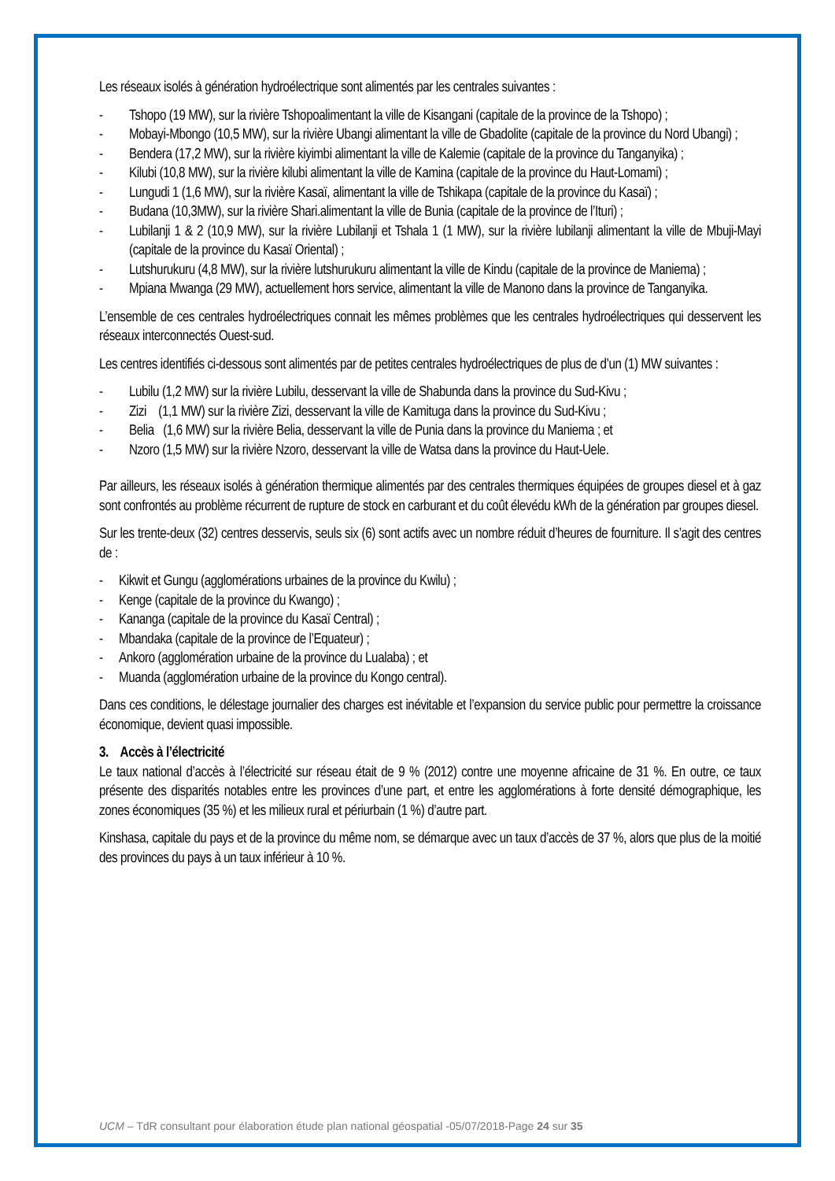Les réseaux isolés à génération hydroélectrique sont alimentés par les centrales suivantes :
- Tshopo (19 MW), sur la rivière Tshopoalimentant la ville de Kisangani (capitale de la province de la Tshopo) ;
- Mobayi-Mbongo (10,5 MW), sur la rivière Ubangi alimentant la ville de Gbadolite (capitale de la province du Nord Ubangi) ;
- Bendera (17,2 MW), sur la rivière kiyimbi alimentant la ville de Kalemie (capitale de la province du Tanganyika) ;
- Kilubi (10,8 MW), sur la rivière kilubi alimentant la ville de Kamina (capitale de la province du Haut-Lomami) ;
- Lungudi 1 (1,6 MW), sur la rivière Kasaï, alimentant la ville de Tshikapa (capitale de la province du Kasaï) ;
- Budana (10,3MW), sur la rivière Shari.alimentant la ville de Bunia (capitale de la province de l’Ituri) ;
- Lubilanji 1 & 2 (10,9 MW), sur la rivière Lubilanji et Tshala 1 (1 MW), sur la rivière lubilanji alimentant la ville de Mbuji-Mayi (capitale de la province du Kasaï Oriental) ;
- Lutshurukuru (4,8 MW), sur la rivière lutshurukuru alimentant la ville de Kindu (capitale de la province de Maniema) ;
- Mpiana Mwanga (29 MW), actuellement hors service, alimentant la ville de Manono dans la province de Tanganyika.
L’ensemble de ces centrales hydroélectriques connait les mêmes problèmes que les centrales hydroélectriques qui desservent les réseaux interconnectés Ouest-sud.
Les centres identifiés ci-dessous sont alimentés par de petites centrales hydroélectriques de plus de d’un (1) MW suivantes :
- Lubilu (1,2 MW) sur la rivière Lubilu, desservant la ville de Shabunda dans la province du Sud-Kivu ;
- Zizi (1,1 MW) sur la rivière Zizi, desservant la ville de Kamituga dans la province du Sud-Kivu ;
- Belia (1,6 MW) sur la rivière Belia, desservant la ville de Punia dans la province du Maniema ; et
- Nzoro (1,5 MW) sur la rivière Nzoro, desservant la ville de Watsa dans la province du Haut-Uele.
Par ailleurs, les réseaux isolés à génération thermique alimentés par des centrales thermiques équipées de groupes diesel et à gaz sont confrontés au problème récurrent de rupture de stock en carburant et du coût élevédu kWh de la génération par groupes diesel.
Sur les trente-deux (32) centres desservis, seuls six (6) sont actifs avec un nombre réduit d’heures de fourniture. Il s’agit des centres de :
- Kikwit et Gungu (agglomérations urbaines de la province du Kwilu) ;
- Kenge (capitale de la province du Kwango) ;
- Kananga (capitale de la province du Kasaï Central) ;
- Mbandaka (capitale de la province de l’Equateur) ;
- Ankoro (agglomération urbaine de la province du Lualaba) ; et
- Muanda (agglomération urbaine de la province du Kongo central).
Dans ces conditions, le délestage journalier des charges est inévitable et l’expansion du service public pour permettre la croissance économique, devient quasi impossible.
3. Accès à l’électricité
Le taux national d’accès à l’électricité sur réseau était de 9 % (2012) contre une moyenne africaine de 31 %. En outre, ce taux présente des disparités notables entre les provinces d’une part, et entre les agglomérations à forte densité démographique, les zones économiques (35 %) et les milieux rural et périurbain (1 %) d’autre part.
Kinshasa, capitale du pays et de la province du même nom, se démarque avec un taux d’accès de 37 %, alors que plus de la moitié des provinces du pays à un taux inférieur à 10 %.
UCM – TdR consultant pour élaboration étude plan national géospatial -05/07/2018-Page 24 sur 35